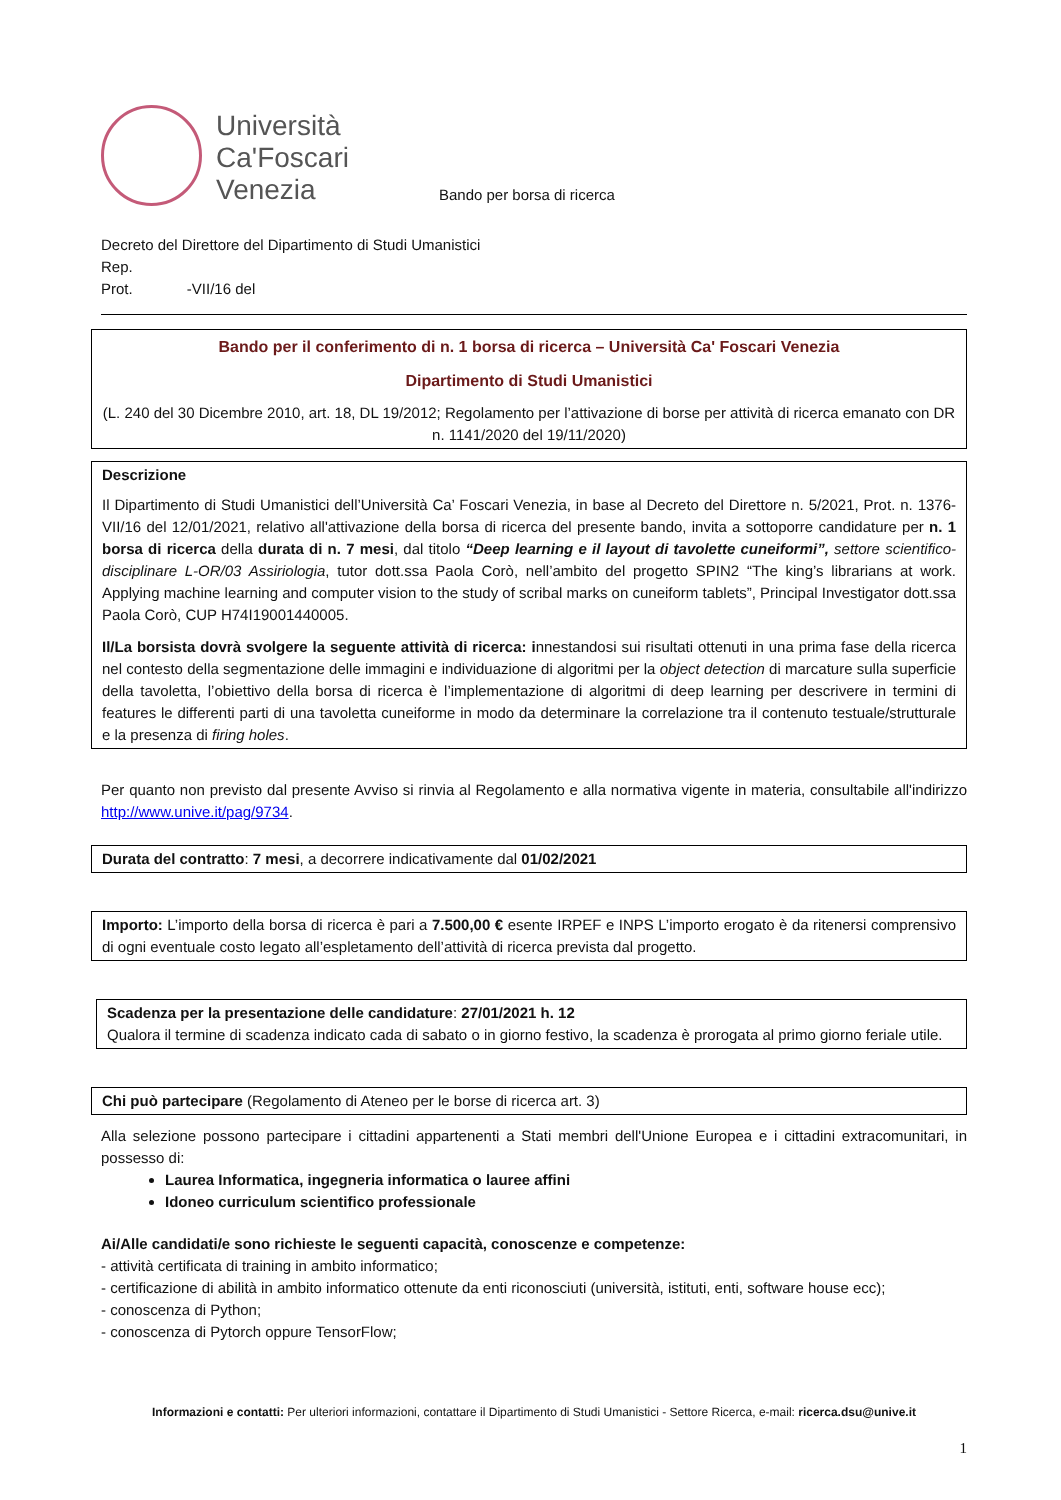Università
Ca'Foscari
Venezia
Bando per borsa di ricerca
Decreto del Direttore del Dipartimento di Studi Umanistici
Rep.
Prot. -VII/16 del
Bando per il conferimento di n. 1 borsa di ricerca – Università Ca' Foscari Venezia
Dipartimento di Studi Umanistici
(L. 240 del 30 Dicembre 2010, art. 18, DL 19/2012; Regolamento per l’attivazione di borse per attività di ricerca emanato con DR n. 1141/2020 del 19/11/2020)
Descrizione
Il Dipartimento di Studi Umanistici dell’Università Ca’ Foscari Venezia, in base al Decreto del Direttore n. 5/2021, Prot. n. 1376-VII/16 del 12/01/2021, relativo all'attivazione della borsa di ricerca del presente bando, invita a sottoporre candidature per n. 1 borsa di ricerca della durata di n. 7 mesi, dal titolo “Deep learning e il layout di tavolette cuneiformi”, settore scientifico-disciplinare L-OR/03 Assiriologia, tutor dott.ssa Paola Corò, nell’ambito del progetto SPIN2 “The king’s librarians at work. Applying machine learning and computer vision to the study of scribal marks on cuneiform tablets”, Principal Investigator dott.ssa Paola Corò, CUP H74I19001440005.
Il/La borsista dovrà svolgere la seguente attività di ricerca: innestandosi sui risultati ottenuti in una prima fase della ricerca nel contesto della segmentazione delle immagini e individuazione di algoritmi per la object detection di marcature sulla superficie della tavoletta, l’obiettivo della borsa di ricerca è l’implementazione di algoritmi di deep learning per descrivere in termini di features le differenti parti di una tavoletta cuneiforme in modo da determinare la correlazione tra il contenuto testuale/strutturale e la presenza di firing holes.
Per quanto non previsto dal presente Avviso si rinvia al Regolamento e alla normativa vigente in materia, consultabile all'indirizzo http://www.unive.it/pag/9734.
Durata del contratto: 7 mesi, a decorrere indicativamente dal 01/02/2021
Importo: L’importo della borsa di ricerca è pari a 7.500,00 € esente IRPEF e INPS L’importo erogato è da ritenersi comprensivo di ogni eventuale costo legato all’espletamento dell’attività di ricerca prevista dal progetto.
Scadenza per la presentazione delle candidature: 27/01/2021 h. 12
Qualora il termine di scadenza indicato cada di sabato o in giorno festivo, la scadenza è prorogata al primo giorno feriale utile.
Chi può partecipare (Regolamento di Ateneo per le borse di ricerca art. 3)
Alla selezione possono partecipare i cittadini appartenenti a Stati membri dell'Unione Europea e i cittadini extracomunitari, in possesso di:
Laurea Informatica, ingegneria informatica o lauree affini
Idoneo curriculum scientifico professionale
Ai/Alle candidati/e sono richieste le seguenti capacità, conoscenze e competenze:
- attività certificata di training in ambito informatico;
- certificazione di abilità in ambito informatico ottenute da enti riconosciuti (università, istituti, enti, software house ecc);
- conoscenza di Python;
- conoscenza di Pytorch oppure TensorFlow;
Informazioni e contatti: Per ulteriori informazioni, contattare il Dipartimento di Studi Umanistici - Settore Ricerca, e-mail: ricerca.dsu@unive.it
1